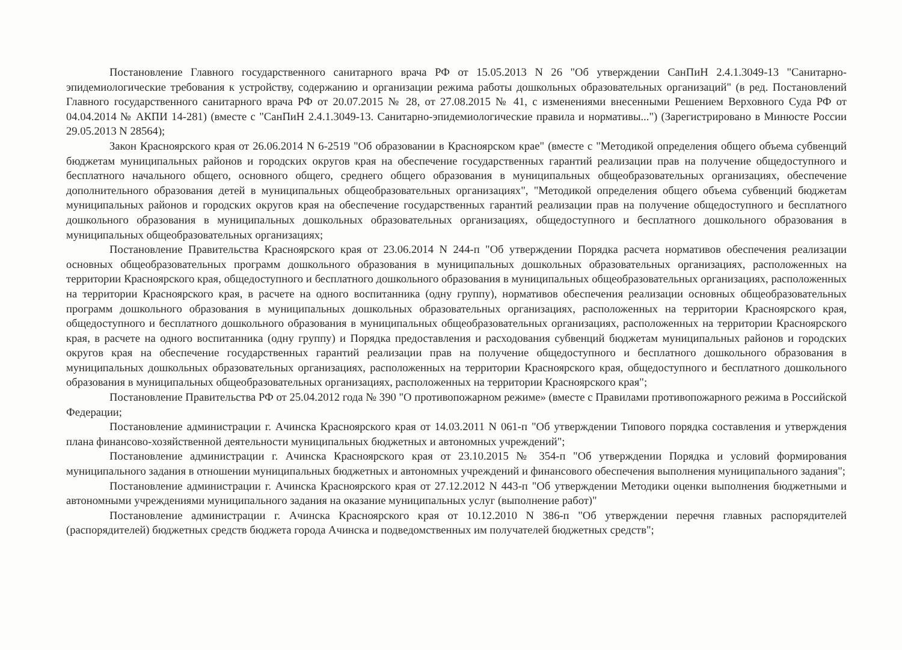Постановление Главного государственного санитарного врача РФ от 15.05.2013 N 26 "Об утверждении СанПиН 2.4.1.3049-13 "Санитарно-эпидемиологические требования к устройству, содержанию и организации режима работы дошкольных образовательных организаций" (в ред. Постановлений Главного государственного санитарного врача РФ от 20.07.2015 № 28, от 27.08.2015 № 41, с изменениями внесенными Решением Верховного Суда РФ от 04.04.2014 № АКПИ 14-281) (вместе с "СанПиН 2.4.1.3049-13. Санитарно-эпидемиологические правила и нормативы...") (Зарегистрировано в Минюсте России 29.05.2013 N 28564);
Закон Красноярского края от 26.06.2014 N 6-2519 "Об образовании в Красноярском крае" (вместе с "Методикой определения общего объема субвенций бюджетам муниципальных районов и городских округов края на обеспечение государственных гарантий реализации прав на получение общедоступного и бесплатного начального общего, основного общего, среднего общего образования в муниципальных общеобразовательных организациях, обеспечение дополнительного образования детей в муниципальных общеобразовательных организациях", "Методикой определения общего объема субвенций бюджетам муниципальных районов и городских округов края на обеспечение государственных гарантий реализации прав на получение общедоступного и бесплатного дошкольного образования в муниципальных дошкольных образовательных организациях, общедоступного и бесплатного дошкольного образования в муниципальных общеобразовательных организациях;
Постановление Правительства Красноярского края от 23.06.2014 N 244-п "Об утверждении Порядка расчета нормативов обеспечения реализации основных общеобразовательных программ дошкольного образования в муниципальных дошкольных образовательных организациях, расположенных на территории Красноярского края, общедоступного и бесплатного дошкольного образования в муниципальных общеобразовательных организациях, расположенных на территории Красноярского края, в расчете на одного воспитанника (одну группу), нормативов обеспечения реализации основных общеобразовательных программ дошкольного образования в муниципальных дошкольных образовательных организациях, расположенных на территории Красноярского края, общедоступного и бесплатного дошкольного образования в муниципальных общеобразовательных организациях, расположенных на территории Красноярского края, в расчете на одного воспитанника (одну группу) и Порядка предоставления и расходования субвенций бюджетам муниципальных районов и городских округов края на обеспечение государственных гарантий реализации прав на получение общедоступного и бесплатного дошкольного образования в муниципальных дошкольных образовательных организациях, расположенных на территории Красноярского края, общедоступного и бесплатного дошкольного образования в муниципальных общеобразовательных организациях, расположенных на территории Красноярского края";
Постановление Правительства РФ от 25.04.2012 года № 390 "О противопожарном режиме» (вместе с Правилами противопожарного режима в Российской Федерации;
Постановление администрации г. Ачинска Красноярского края от 14.03.2011 N 061-п "Об утверждении Типового порядка составления и утверждения плана финансово-хозяйственной деятельности муниципальных бюджетных и автономных учреждений";
Постановление администрации г. Ачинска Красноярского края от 23.10.2015 № 354-п "Об утверждении Порядка и условий формирования муниципального задания в отношении муниципальных бюджетных и автономных учреждений и финансового обеспечения выполнения муниципального задания";
Постановление администрации г. Ачинска Красноярского края от 27.12.2012 N 443-п "Об утверждении Методики оценки выполнения бюджетными и автономными учреждениями муниципального задания на оказание муниципальных услуг (выполнение работ)"
Постановление администрации г. Ачинска Красноярского края от 10.12.2010 N 386-п "Об утверждении перечня главных распорядителей (распорядителей) бюджетных средств бюджета города Ачинска и подведомственных им получателей бюджетных средств";